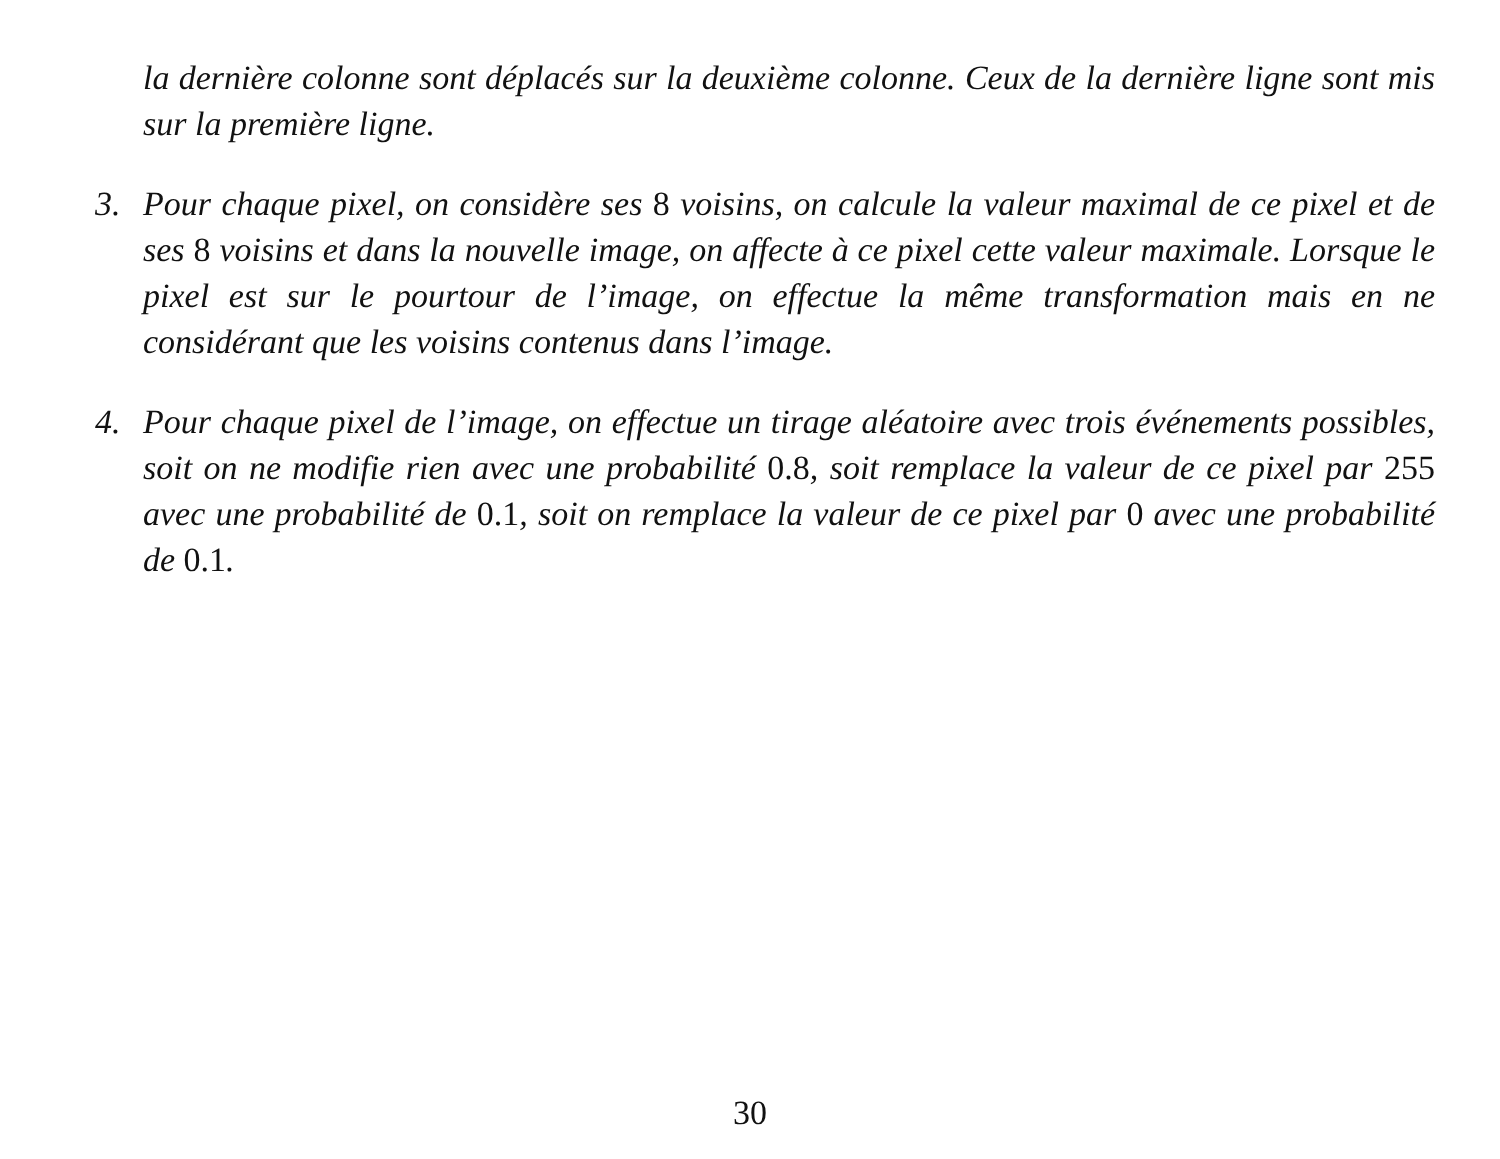la dernière colonne sont déplacés sur la deuxième colonne. Ceux de la dernière ligne sont mis sur la première ligne.
3. Pour chaque pixel, on considère ses 8 voisins, on calcule la valeur maximal de ce pixel et de ses 8 voisins et dans la nouvelle image, on affecte à ce pixel cette valeur maximale. Lorsque le pixel est sur le pourtour de l’image, on effectue la même transformation mais en ne considérant que les voisins contenus dans l’image.
4. Pour chaque pixel de l’image, on effectue un tirage aléatoire avec trois événements possibles, soit on ne modifie rien avec une probabilité 0.8, soit remplace la valeur de ce pixel par 255 avec une probabilité de 0.1, soit on remplace la valeur de ce pixel par 0 avec une probabilité de 0.1.
30